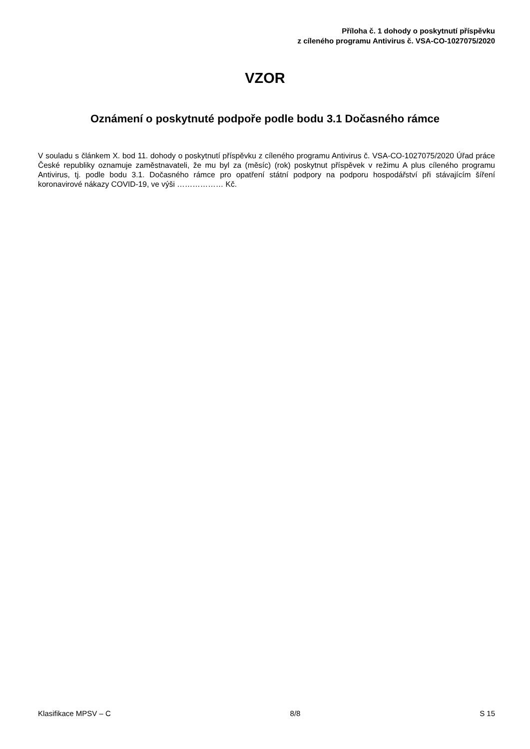Příloha č. 1 dohody o poskytnutí příspěvku
z cíleného programu Antivirus č. VSA-CO-1027075/2020
VZOR
Oznámení o poskytnuté podpoře podle bodu 3.1 Dočasného rámce
V souladu s článkem X. bod 11. dohody o poskytnutí příspěvku z cíleného programu Antivirus č. VSA-CO-1027075/2020 Úřad práce České republiky oznamuje zaměstnavateli, že mu byl za (měsíc) (rok) poskytnut příspěvek v režimu A plus cíleného programu Antivirus, tj. podle bodu 3.1. Dočasného rámce pro opatření státní podpory na podporu hospodářství při stávajícím šíření koronavirové nákazy COVID-19, ve výši ……………… Kč.
Klasifikace MPSV – C 8/8 S 15